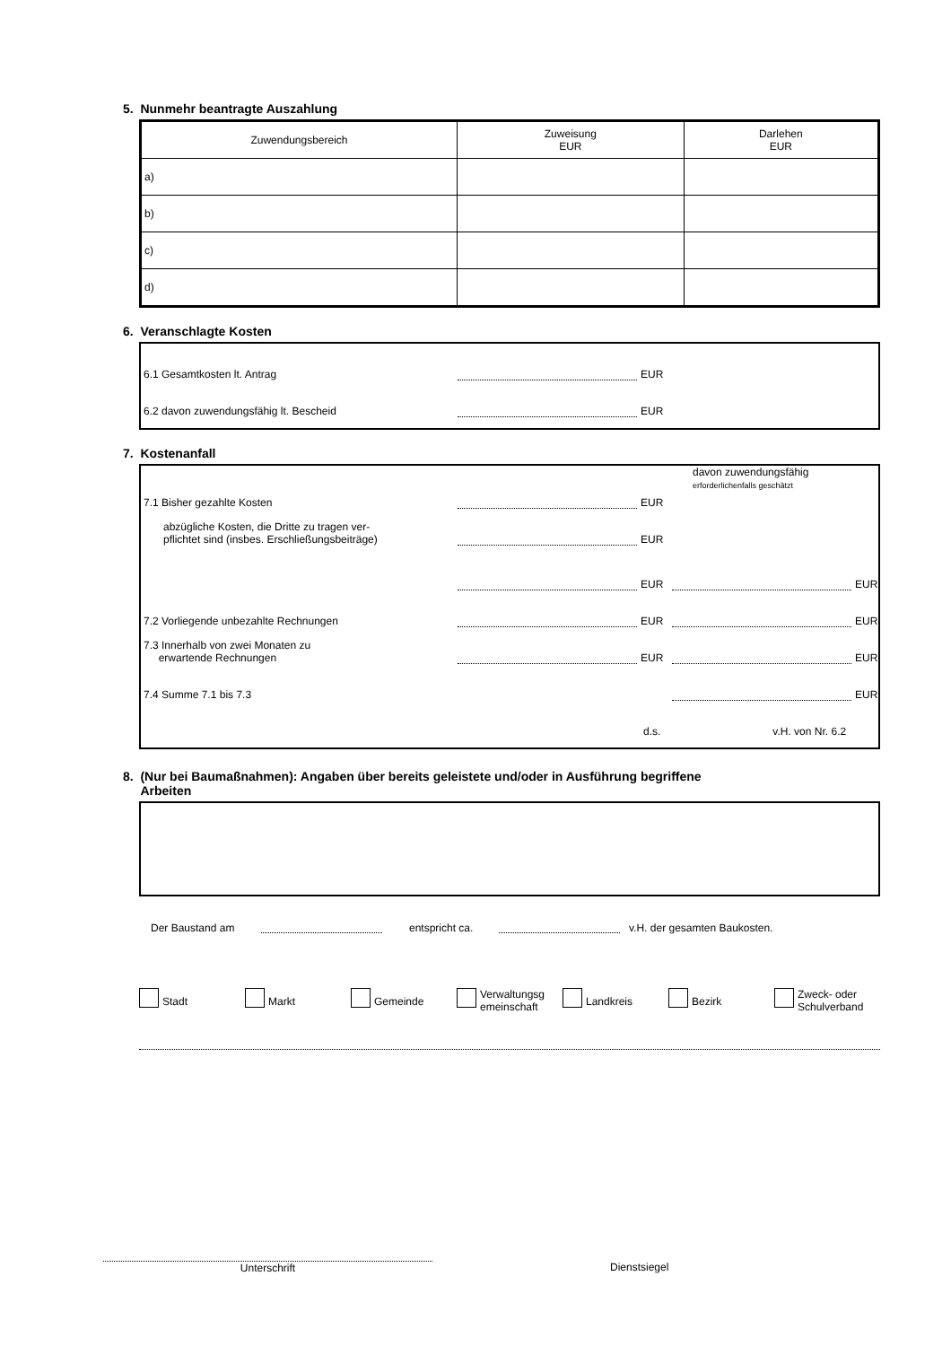5. Nunmehr beantragte Auszahlung
| Zuwendungsbereich | Zuweisung EUR | Darlehen EUR |
| --- | --- | --- |
| a) | | |
| b) | | |
| c) | | |
| d) | | |
6. Veranschlagte Kosten
6.1 Gesamtkosten lt. Antrag EUR
6.2 davon zuwendungsfähig lt. Bescheid EUR
7. Kostenanfall
davon zuwendungsfähig
erforderlichenfalls geschätzt
7.1 Bisher gezahlte Kosten EUR
abzügliche Kosten, die Dritte zu tragen ver-
pflichtet sind (insbes. Erschließungsbeiträge) EUR
EUR EUR
7.2 Vorliegende unbezahlte Rechnungen EUR EUR
7.3 Innerhalb von zwei Monaten zu
erwartende Rechnungen EUR EUR
7.4 Summe 7.1 bis 7.3 EUR
d.s. v.H. von Nr. 6.2
8. (Nur bei Baumaßnahmen): Angaben über bereits geleistete und/oder in Ausführung begriffene
Arbeiten
Der Baustand am entspricht ca. v.H. der gesamten Baukosten.
Stadt Markt Gemeinde Verwaltungsg
emeinschaft Landkreis Bezirk Zweck- oder
Schulverband
Unterschrift Dienstsiegel